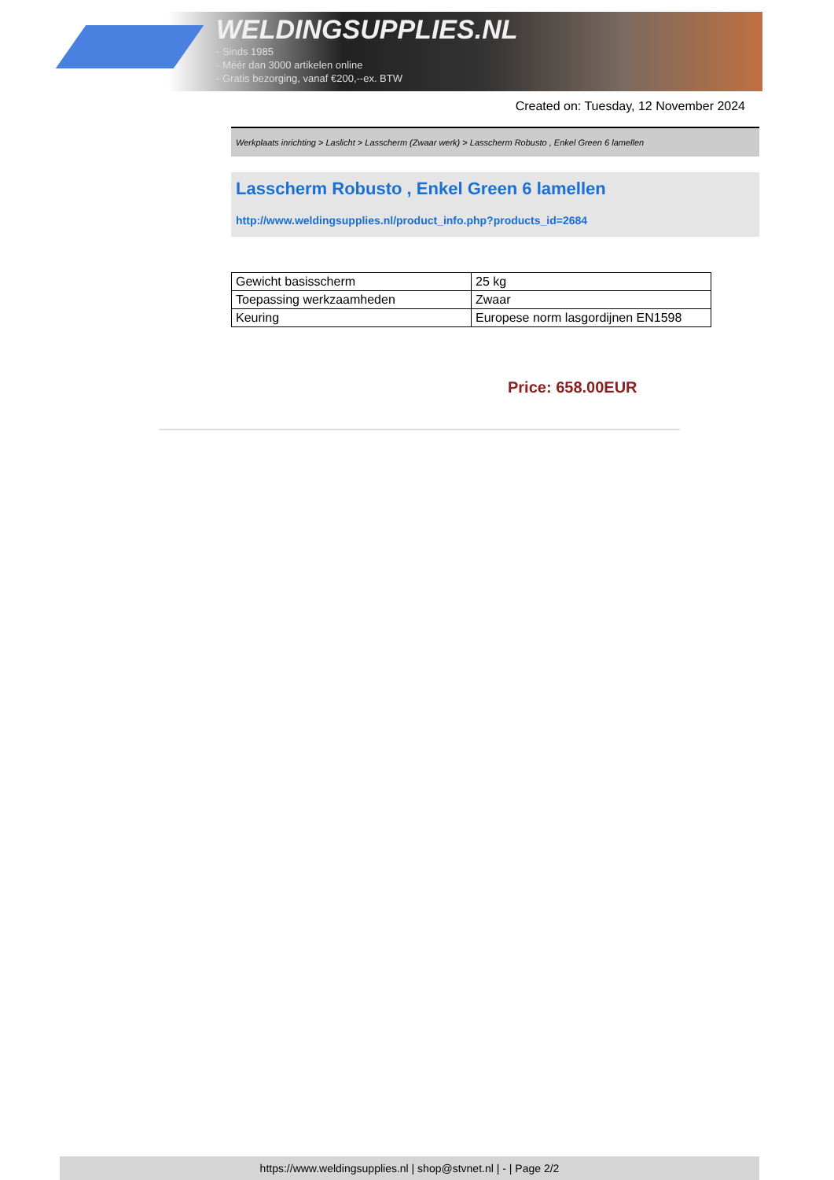WELDINGSUPPLIES.NL
- Sinds 1985
- Méér dan 3000 artikelen online
- Gratis bezorging, vanaf €200,--ex. BTW
Created on: Tuesday, 12 November 2024
Werkplaats inrichting > Laslicht > Lasscherm (Zwaar werk) > Lasscherm Robusto , Enkel Green 6 lamellen
Lasscherm Robusto , Enkel Green 6 lamellen
http://www.weldingsupplies.nl/product_info.php?products_id=2684
| Gewicht basisscherm | 25 kg |
| Toepassing werkzaamheden | Zwaar |
| Keuring | Europese norm lasgordijnen EN1598 |
Price: 658.00EUR
https://www.weldingsupplies.nl | shop@stvnet.nl | - | Page 2/2